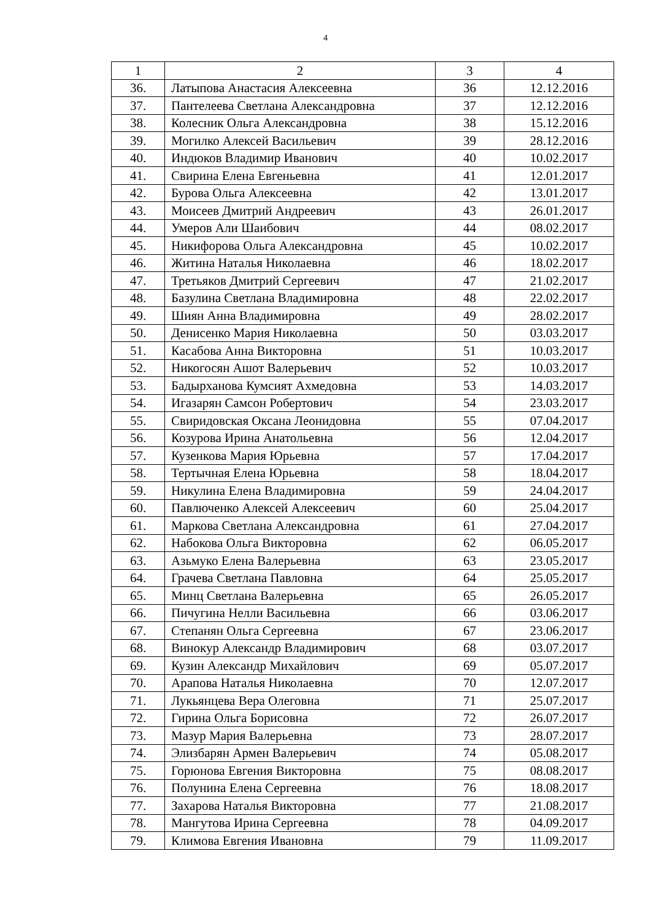4
| 1 | 2 | 3 | 4 |
| --- | --- | --- | --- |
| 36. | Латыпова Анастасия Алексеевна | 36 | 12.12.2016 |
| 37. | Пантелеева Светлана Александровна | 37 | 12.12.2016 |
| 38. | Колесник Ольга Александровна | 38 | 15.12.2016 |
| 39. | Могилко Алексей Васильевич | 39 | 28.12.2016 |
| 40. | Индюков Владимир Иванович | 40 | 10.02.2017 |
| 41. | Свирина Елена Евгеньевна | 41 | 12.01.2017 |
| 42. | Бурова Ольга Алексеевна | 42 | 13.01.2017 |
| 43. | Моисеев Дмитрий Андреевич | 43 | 26.01.2017 |
| 44. | Умеров Али Шаибович | 44 | 08.02.2017 |
| 45. | Никифорова Ольга Александровна | 45 | 10.02.2017 |
| 46. | Житина Наталья Николаевна | 46 | 18.02.2017 |
| 47. | Третьяков Дмитрий Сергеевич | 47 | 21.02.2017 |
| 48. | Базулина Светлана Владимировна | 48 | 22.02.2017 |
| 49. | Шиян Анна Владимировна | 49 | 28.02.2017 |
| 50. | Денисенко Мария Николаевна | 50 | 03.03.2017 |
| 51. | Касабова Анна Викторовна | 51 | 10.03.2017 |
| 52. | Никогосян Ашот Валерьевич | 52 | 10.03.2017 |
| 53. | Бадырханова Кумсият Ахмедовна | 53 | 14.03.2017 |
| 54. | Игазарян Самсон Робертович | 54 | 23.03.2017 |
| 55. | Свиридовская Оксана Леонидовна | 55 | 07.04.2017 |
| 56. | Козурова Ирина Анатольевна | 56 | 12.04.2017 |
| 57. | Кузенкова Мария Юрьевна | 57 | 17.04.2017 |
| 58. | Тертычная Елена Юрьевна | 58 | 18.04.2017 |
| 59. | Никулина Елена Владимировна | 59 | 24.04.2017 |
| 60. | Павлюченко Алексей Алексеевич | 60 | 25.04.2017 |
| 61. | Маркова Светлана Александровна | 61 | 27.04.2017 |
| 62. | Набокова Ольга Викторовна | 62 | 06.05.2017 |
| 63. | Азьмуко Елена Валерьевна | 63 | 23.05.2017 |
| 64. | Грачева Светлана Павловна | 64 | 25.05.2017 |
| 65. | Минц Светлана Валерьевна | 65 | 26.05.2017 |
| 66. | Пичугина Нелли Васильевна | 66 | 03.06.2017 |
| 67. | Степанян Ольга Сергеевна | 67 | 23.06.2017 |
| 68. | Винокур Александр Владимирович | 68 | 03.07.2017 |
| 69. | Кузин Александр Михайлович | 69 | 05.07.2017 |
| 70. | Арапова Наталья Николаевна | 70 | 12.07.2017 |
| 71. | Лукьянцева Вера Олеговна | 71 | 25.07.2017 |
| 72. | Гирина Ольга Борисовна | 72 | 26.07.2017 |
| 73. | Мазур Мария Валерьевна | 73 | 28.07.2017 |
| 74. | Элизбарян Армен Валерьевич | 74 | 05.08.2017 |
| 75. | Горюнова Евгения Викторовна | 75 | 08.08.2017 |
| 76. | Полунина Елена Сергеевна | 76 | 18.08.2017 |
| 77. | Захарова Наталья Викторовна | 77 | 21.08.2017 |
| 78. | Мангутова Ирина Сергеевна | 78 | 04.09.2017 |
| 79. | Климова Евгения Ивановна | 79 | 11.09.2017 |